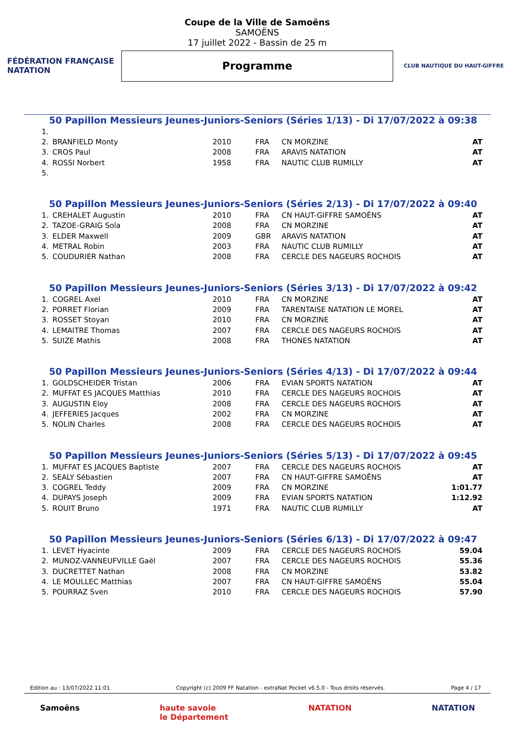FÉDÉRATION FRANÇAISE
NATATION
Coupe de la Ville de Samoëns
SAMOËNS
17 juillet 2022 - Bassin de 25 m
Programme
CLUB NAUTIQUE DU HAUT-GIFFRE
50 Papillon Messieurs Jeunes-Juniors-Seniors (Séries 1/13) - Di 17/07/2022 à 09:38
| 1. | | | | | |
| 2. | BRANFIELD Monty | 2010 | FRA | CN MORZINE | AT |
| 3. | CROS Paul | 2008 | FRA | ARAVIS NATATION | AT |
| 4. | ROSSI Norbert | 1958 | FRA | NAUTIC CLUB RUMILLY | AT |
| 5. | | | | | |
50 Papillon Messieurs Jeunes-Juniors-Seniors (Séries 2/13) - Di 17/07/2022 à 09:40
| 1. | CREHALET Augustin | 2010 | FRA | CN HAUT-GIFFRE SAMOËNS | AT |
| 2. | TAZOE-GRAIG Sola | 2008 | FRA | CN MORZINE | AT |
| 3. | ELDER Maxwell | 2009 | GBR | ARAVIS NATATION | AT |
| 4. | METRAL Robin | 2003 | FRA | NAUTIC CLUB RUMILLY | AT |
| 5. | COUDURIER Nathan | 2008 | FRA | CERCLE DES NAGEURS ROCHOIS | AT |
50 Papillon Messieurs Jeunes-Juniors-Seniors (Séries 3/13) - Di 17/07/2022 à 09:42
| 1. | COGREL Axel | 2010 | FRA | CN MORZINE | AT |
| 2. | PORRET Florian | 2009 | FRA | TARENTAISE NATATION LE MOREL | AT |
| 3. | ROSSET Stoyan | 2010 | FRA | CN MORZINE | AT |
| 4. | LEMAITRE Thomas | 2007 | FRA | CERCLE DES NAGEURS ROCHOIS | AT |
| 5. | SUIZE Mathis | 2008 | FRA | THONES NATATION | AT |
50 Papillon Messieurs Jeunes-Juniors-Seniors (Séries 4/13) - Di 17/07/2022 à 09:44
| 1. | GOLDSCHEIDER Tristan | 2006 | FRA | EVIAN SPORTS NATATION | AT |
| 2. | MUFFAT ES JACQUES Matthias | 2010 | FRA | CERCLE DES NAGEURS ROCHOIS | AT |
| 3. | AUGUSTIN Eloy | 2008 | FRA | CERCLE DES NAGEURS ROCHOIS | AT |
| 4. | JEFFERIES Jacques | 2002 | FRA | CN MORZINE | AT |
| 5. | NOLIN Charles | 2008 | FRA | CERCLE DES NAGEURS ROCHOIS | AT |
50 Papillon Messieurs Jeunes-Juniors-Seniors (Séries 5/13) - Di 17/07/2022 à 09:45
| 1. | MUFFAT ES JACQUES Baptiste | 2007 | FRA | CERCLE DES NAGEURS ROCHOIS | AT |
| 2. | SEALY Sébastien | 2007 | FRA | CN HAUT-GIFFRE SAMOËNS | AT |
| 3. | COGREL Teddy | 2009 | FRA | CN MORZINE | 1:01.77 |
| 4. | DUPAYS Joseph | 2009 | FRA | EVIAN SPORTS NATATION | 1:12.92 |
| 5. | ROUIT Bruno | 1971 | FRA | NAUTIC CLUB RUMILLY | AT |
50 Papillon Messieurs Jeunes-Juniors-Seniors (Séries 6/13) - Di 17/07/2022 à 09:47
| 1. | LEVET Hyacinte | 2009 | FRA | CERCLE DES NAGEURS ROCHOIS | 59.04 |
| 2. | MUNOZ-VANNEUFVILLE Gaël | 2007 | FRA | CERCLE DES NAGEURS ROCHOIS | 55.36 |
| 3. | DUCRETTET Nathan | 2008 | FRA | CN MORZINE | 53.82 |
| 4. | LE MOULLEC Matthias | 2007 | FRA | CN HAUT-GIFFRE SAMOËNS | 55.04 |
| 5. | POURRAZ Sven | 2010 | FRA | CERCLE DES NAGEURS ROCHOIS | 57.90 |
Edition au : 13/07/2022 11:01 Copyright (c) 2009 FF Natation - extraNat Pocket v6.5.0 - Tous droits réservés. Page 4 / 17
Samoëns haute savoie
le Département NATATION NATATION